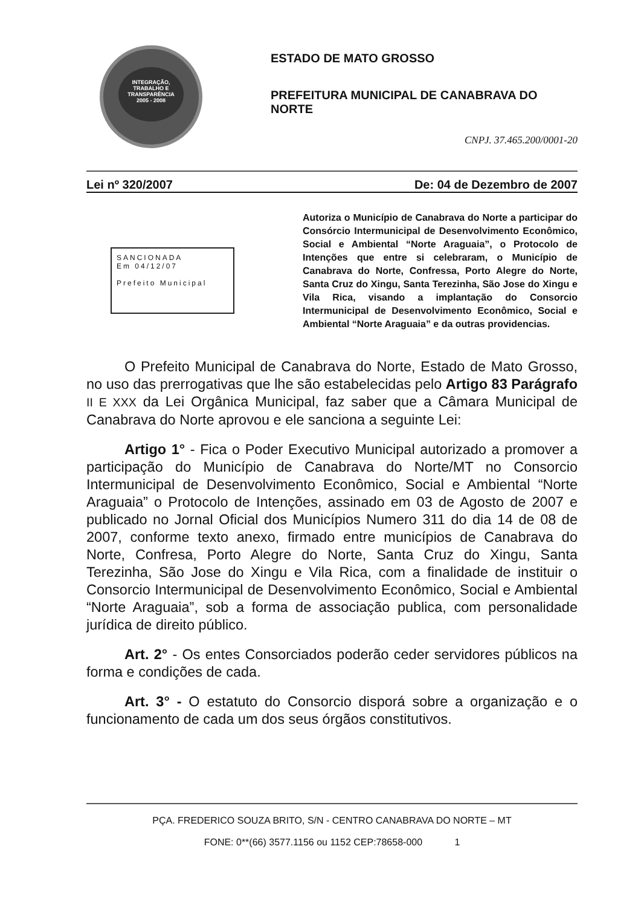INTEGRAÇÃO, TRABALHO E TRANSPARÊNCIA
2005 - 2008
ESTADO DE MATO GROSSO
PREFEITURA MUNICIPAL DE CANABRAVA DO NORTE
CNPJ. 37.465.200/0001-20
Lei nº 320/2007 De: 04 de Dezembro de 2007
SANCIONADA
Em 04/12/07
Prefeito Municipal
Autoriza o Município de Canabrava do Norte a participar do Consórcio Intermunicipal de Desenvolvimento Econômico, Social e Ambiental “Norte Araguaia”, o Protocolo de Intenções que entre si celebraram, o Município de Canabrava do Norte, Confressa, Porto Alegre do Norte, Santa Cruz do Xingu, Santa Terezinha, São Jose do Xingu e Vila Rica, visando a implantação do Consorcio Intermunicipal de Desenvolvimento Econômico, Social e Ambiental “Norte Araguaia” e da outras providencias.
O Prefeito Municipal de Canabrava do Norte, Estado de Mato Grosso, no uso das prerrogativas que lhe são estabelecidas pelo Artigo 83 Parágrafo II E XXX da Lei Orgânica Municipal, faz saber que a Câmara Municipal de Canabrava do Norte aprovou e ele sanciona a seguinte Lei:
Artigo 1° - Fica o Poder Executivo Municipal autorizado a promover a participação do Município de Canabrava do Norte/MT no Consorcio Intermunicipal de Desenvolvimento Econômico, Social e Ambiental “Norte Araguaia” o Protocolo de Intenções, assinado em 03 de Agosto de 2007 e publicado no Jornal Oficial dos Municípios Numero 311 do dia 14 de 08 de 2007, conforme texto anexo, firmado entre municípios de Canabrava do Norte, Confresa, Porto Alegre do Norte, Santa Cruz do Xingu, Santa Terezinha, São Jose do Xingu e Vila Rica, com a finalidade de instituir o Consorcio Intermunicipal de Desenvolvimento Econômico, Social e Ambiental “Norte Araguaia”, sob a forma de associação publica, com personalidade jurídica de direito público.
Art. 2° - Os entes Consorciados poderão ceder servidores públicos na forma e condições de cada.
Art. 3° - O estatuto do Consorcio disporá sobre a organização e o funcionamento de cada um dos seus órgãos constitutivos.
PÇA. FREDERICO SOUZA BRITO, S/N - CENTRO CANABRAVA DO NORTE – MT
FONE: 0**(66) 3577.1156 ou 1152 CEP:78658-000 1